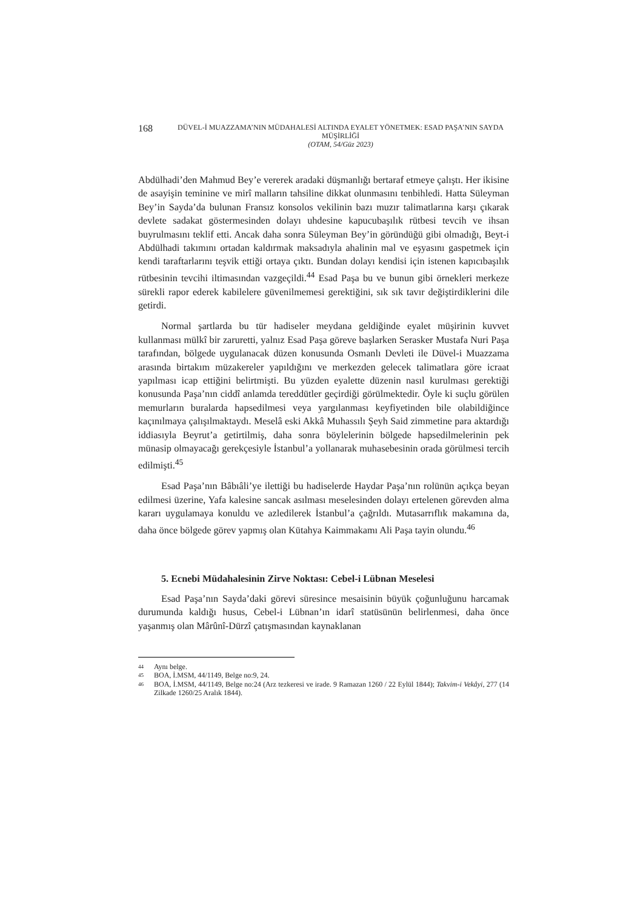168
DÜVEL-İ MUAZZAMA’NIN MÜDAHALESİ ALTINDA EYALET YÖNETMEK: ESAD PAŞA’NIN SAYDA MÜŞİRLİĞİ
(OTAM, 54/Güz 2023)
Abdülhadi’den Mahmud Bey’e vererek aradaki düşmanlığı bertaraf etmeye çalıştı. Her ikisine de asayişin teminine ve mirî malların tahsiline dikkat olunmasını tenbihledi. Hatta Süleyman Bey’in Sayda’da bulunan Fransız konsolos vekilinin bazı muzır talimatlarına karşı çıkarak devlete sadakat göstermesinden dolayı uhdesine kapucubaşılık rütbesi tevcih ve ihsan buyrulmasını teklif etti. Ancak daha sonra Süleyman Bey’in göründüğü gibi olmadığı, Beyt-i Abdülhadi takımını ortadan kaldırmak maksadıyla ahalinin mal ve eşyasını gaspetmek için kendi taraftarlarını teşvik ettiği ortaya çıktı. Bundan dolayı kendisi için istenen kapıcıbaşılık rütbesinin tevcihi iltimasından vazgeçildi.<sup>44</sup> Esad Paşa bu ve bunun gibi örnekleri merkeze sürekli rapor ederek kabilelere güvenilmemesi gerektiğini, sık sık tavır değiştirdiklerini dile getirdi.
Normal şartlarda bu tür hadiseler meydana geldiğinde eyalet müşirinin kuvvet kullanması mülkî bir zaruretti, yalnız Esad Paşa göreve başlarken Serasker Mustafa Nuri Paşa tarafından, bölgede uygulanacak düzen konusunda Osmanlı Devleti ile Düvel-i Muazzama arasında birtakım müzakereler yapıldığını ve merkezden gelecek talimatlara göre icraat yapılması icap ettiğini belirtmişti. Bu yüzden eyalette düzenin nasıl kurulması gerektiği konusunda Paşa’nın ciddî anlamda tereddütler geçirdiği görülmektedir. Öyle ki suçlu görülen memurların buralarda hapsedilmesi veya yargılanması keyfiyetinden bile olabildiğince kaçınılmaya çalışılmaktaydı. Meselâ eski Akkâ Muhassılı Şeyh Said zimmetine para aktardığı iddiasıyla Beyrut’a getirtilmiş, daha sonra böylelerinin bölgede hapsedilmelerinin pek münasip olmayacağı gerekçesiyle İstanbul’a yollanarak muhasebesinin orada görülmesi tercih edilmişti.<sup>45</sup>
Esad Paşa’nın Bâbıâli’ye ilettiği bu hadiselerde Haydar Paşa’nın rolünün açıkça beyan edilmesi üzerine, Yafa kalesine sancak asılması meselesinden dolayı ertelenen görevden alma kararı uygulamaya konuldu ve azledilerek İstanbul’a çağrıldı. Mutasarrıflık makamına da, daha önce bölgede görev yapmış olan Kütahya Kaimmakamı Ali Paşa tayin olundu.<sup>46</sup>
5. Ecnebi Müdahalesinin Zirve Noktası: Cebel-i Lübnan Meselesi
Esad Paşa’nın Sayda’daki görevi süresince mesaisinin büyük çoğunluğunu harcamak durumunda kaldığı husus, Cebel-i Lübnan’ın idarî statüsünün belirlenmesi, daha önce yaşanmış olan Mârûnî-Dürzî çatışmasından kaynaklanan
44 Aynı belge.
45 BOA, İ.MSM, 44/1149, Belge no:9, 24.
46 BOA, İ.MSM, 44/1149, Belge no:24 (Arz tezkeresi ve irade. 9 Ramazan 1260 / 22 Eylül 1844); Takvim-i Vekâyi, 277 (14 Zilkade 1260/25 Aralık 1844).